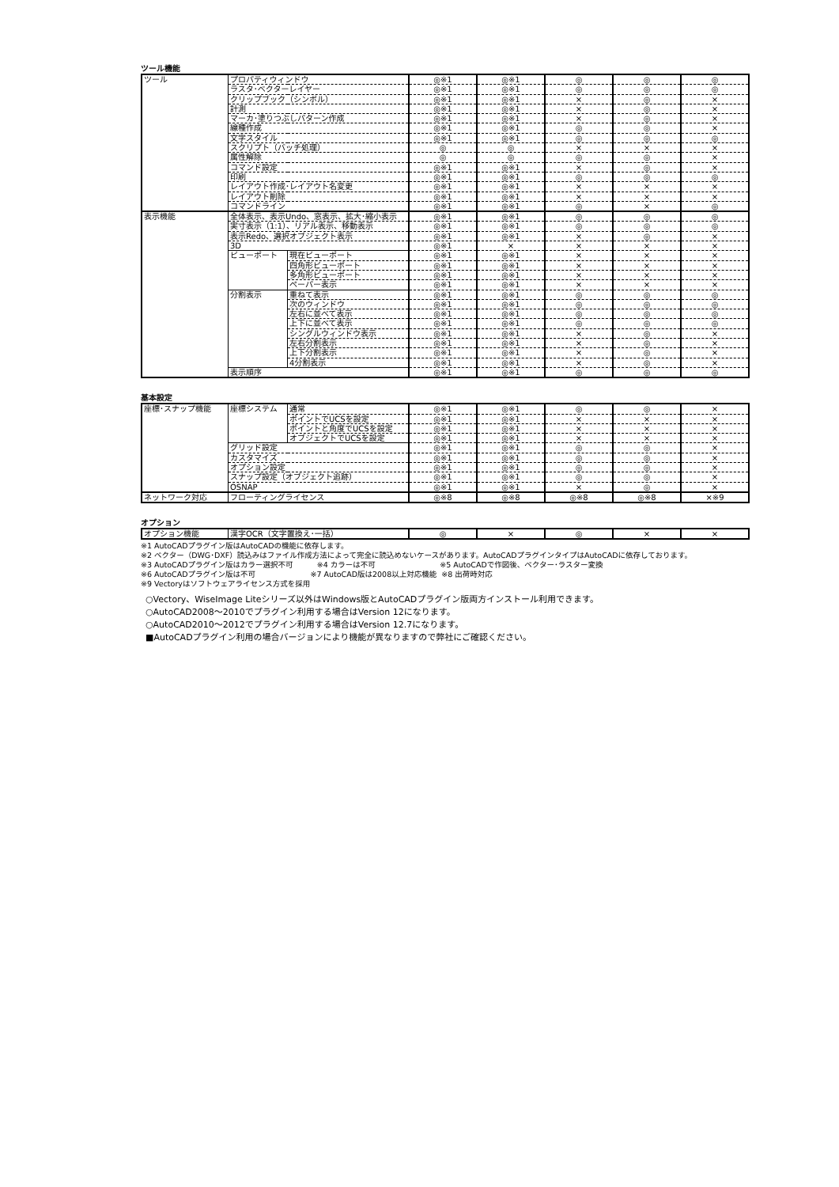ツール機能
| ツール | プロパティウィンドウ | | ◎※1 | ◎※1 | ◎ | ◎ | ◎ |
| | ラスタ･ベクターレイヤー | | ◎※1 | ◎※1 | ◎ | ◎ | ◎ |
| | クリップブック（シンボル） | | ◎※1 | ◎※1 | × | ◎ | × |
| | 計測 | | ◎※1 | ◎※1 | × | ◎ | × |
| | マーカ･塗りつぶしパターン作成 | | ◎※1 | ◎※1 | × | ◎ | × |
| | 線種作成 | | ◎※1 | ◎※1 | ◎ | ◎ | × |
| | 文字スタイル | | ◎※1 | ◎※1 | ◎ | ◎ | ◎ |
| | スクリプト（バッチ処理） | | ◎ | ◎ | × | × | × |
| | 属性解除 | | ◎ | ◎ | ◎ | ◎ | × |
| | コマンド設定 | | ◎※1 | ◎※1 | × | ◎ | × |
| | 印刷 | | ◎※1 | ◎※1 | ◎ | ◎ | ◎ |
| | レイアウト作成･レイアウト名変更 | | ◎※1 | ◎※1 | × | × | × |
| | レイアウト削除 | | ◎※1 | ◎※1 | × | × | × |
| | コマンドライン | | ◎※1 | ◎※1 | ◎ | × | ◎ |
| 表示機能 | 全体表示、表示Undo、窓表示、拡大･縮小表示 | | ◎※1 | ◎※1 | ◎ | ◎ | ◎ |
| | 実寸表示（1:1）、リアル表示、移動表示 | | ◎※1 | ◎※1 | ◎ | ◎ | ◎ |
| | 表示Redo、選択オブジェクト表示 | | ◎※1 | ◎※1 | × | ◎ | × |
| | 3D | | ◎※1 | × | × | × | × |
| | ビューポート | 現在ビューポート | ◎※1 | ◎※1 | × | × | × |
| | | 四角形ビューポート | ◎※1 | ◎※1 | × | × | × |
| | | 多角形ビューポート | ◎※1 | ◎※1 | × | × | × |
| | | ペーパー表示 | ◎※1 | ◎※1 | × | × | × |
| | 分割表示 | 重ねて表示 | ◎※1 | ◎※1 | ◎ | ◎ | ◎ |
| | | 次のウィンドウ | ◎※1 | ◎※1 | ◎ | ◎ | ◎ |
| | | 左右に並べて表示 | ◎※1 | ◎※1 | ◎ | ◎ | ◎ |
| | | 上下に並べて表示 | ◎※1 | ◎※1 | ◎ | ◎ | ◎ |
| | | シングルウィンドウ表示 | ◎※1 | ◎※1 | × | ◎ | × |
| | | 左右分割表示 | ◎※1 | ◎※1 | × | ◎ | × |
| | | 上下分割表示 | ◎※1 | ◎※1 | × | ◎ | × |
| | | 4分割表示 | ◎※1 | ◎※1 | × | ◎ | × |
| | 表示順序 | | ◎※1 | ◎※1 | ◎ | ◎ | ◎ |
基本設定
| 座標･スナップ機能 | 座標システム | 通常 | ◎※1 | ◎※1 | ◎ | ◎ | × |
| | | ポイントでUCSを設定 | ◎※1 | ◎※1 | × | × | × |
| | | ポイントと角度でUCSを設定 | ◎※1 | ◎※1 | × | × | × |
| | | オブジェクトでUCSを設定 | ◎※1 | ◎※1 | × | × | × |
| | グリッド設定 | | ◎※1 | ◎※1 | ◎ | ◎ | × |
| | カスタマイズ | | ◎※1 | ◎※1 | ◎ | ◎ | × |
| | オプション設定 | | ◎※1 | ◎※1 | ◎ | ◎ | × |
| | スナップ設定（オブジェクト追跡） | | ◎※1 | ◎※1 | ◎ | ◎ | × |
| | OSNAP | | ◎※1 | ◎※1 | × | ◎ | × |
| ネットワーク対応 | フローティングライセンス | | ◎※8 | ◎※8 | ◎※8 | ◎※8 | ×※9 |
オプション
| オプション機能 | 漢字OCR（文字置換え･一括） | ◎ | × | ◎ | × | × |
※1 AutoCADプラグイン版はAutoCADの機能に依存します。
※2 ベクター（DWG･DXF）読込みはファイル作成方法によって完全に読込めないケースがあります。AutoCADプラグインタイプはAutoCADに依存しております。
※3 AutoCADプラグイン版はカラー選択不可 ※4 カラーは不可 ※5 AutoCADで作図後、ベクター･ラスター変換
※6 AutoCADプラグイン版は不可 ※7 AutoCAD版は2008以上対応機能 ※8 出荷時対応
※9 Vectoryはソフトウェアライセンス方式を採用
○Vectory、WiseImage Liteシリーズ以外はWindows版とAutoCADプラグイン版両方インストール利用できます。
○AutoCAD2008～2010でプラグイン利用する場合はVersion 12になります。
○AutoCAD2010～2012でプラグイン利用する場合はVersion 12.7になります。
■AutoCADプラグイン利用の場合バージョンにより機能が異なりますので弊社にご確認ください。